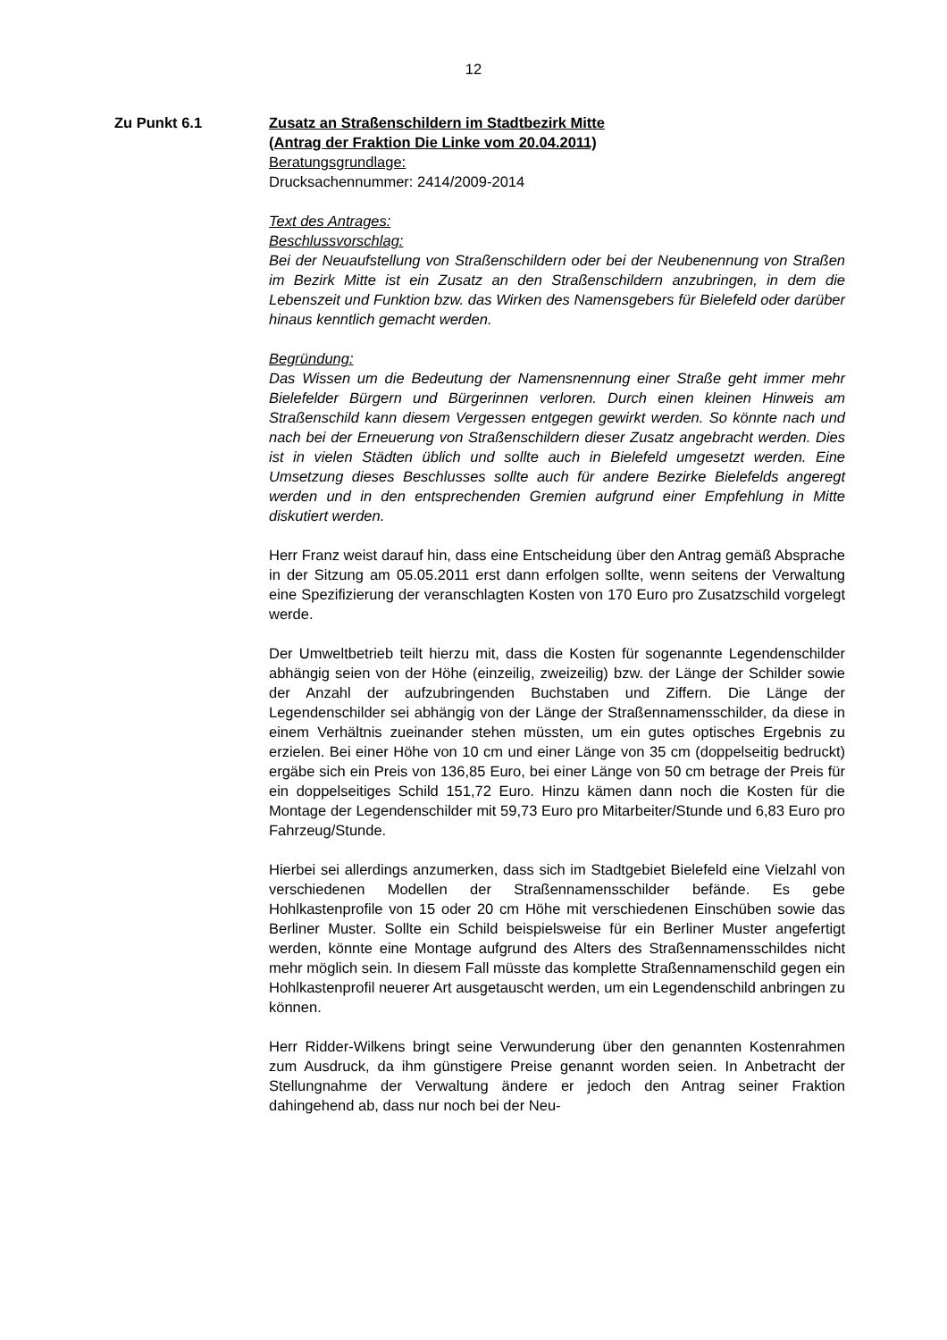12
Zu Punkt 6.1 Zusatz an Straßenschildern im Stadtbezirk Mitte
(Antrag der Fraktion Die Linke vom 20.04.2011)
Beratungsgrundlage:
Drucksachennummer: 2414/2009-2014
Text des Antrages:
Beschlussvorschlag:
Bei der Neuaufstellung von Straßenschildern oder bei der Neubenennung von Straßen im Bezirk Mitte ist ein Zusatz an den Straßenschildern anzubringen, in dem die Lebenszeit und Funktion bzw. das Wirken des Namensgebers für Bielefeld oder darüber hinaus kenntlich gemacht werden.
Begründung:
Das Wissen um die Bedeutung der Namensnennung einer Straße geht immer mehr Bielefelder Bürgern und Bürgerinnen verloren. Durch einen kleinen Hinweis am Straßenschild kann diesem Vergessen entgegen gewirkt werden. So könnte nach und nach bei der Erneuerung von Straßenschildern dieser Zusatz angebracht werden. Dies ist in vielen Städten üblich und sollte auch in Bielefeld umgesetzt werden. Eine Umsetzung dieses Beschlusses sollte auch für andere Bezirke Bielefelds angeregt werden und in den entsprechenden Gremien aufgrund einer Empfehlung in Mitte diskutiert werden.
Herr Franz weist darauf hin, dass eine Entscheidung über den Antrag gemäß Absprache in der Sitzung am 05.05.2011 erst dann erfolgen sollte, wenn seitens der Verwaltung eine Spezifizierung der veranschlagten Kosten von 170 Euro pro Zusatzschild vorgelegt werde.
Der Umweltbetrieb teilt hierzu mit, dass die Kosten für sogenannte Legendenschilder abhängig seien von der Höhe (einzeilig, zweizeilig) bzw. der Länge der Schilder sowie der Anzahl der aufzubringenden Buchstaben und Ziffern. Die Länge der Legendenschilder sei abhängig von der Länge der Straßennamensschilder, da diese in einem Verhältnis zueinander stehen müssten, um ein gutes optisches Ergebnis zu erzielen. Bei einer Höhe von 10 cm und einer Länge von 35 cm (doppelseitig bedruckt) ergäbe sich ein Preis von 136,85 Euro, bei einer Länge von 50 cm betrage der Preis für ein doppelseitiges Schild 151,72 Euro. Hinzu kämen dann noch die Kosten für die Montage der Legendenschilder mit 59,73 Euro pro Mitarbeiter/Stunde und 6,83 Euro pro Fahrzeug/Stunde.
Hierbei sei allerdings anzumerken, dass sich im Stadtgebiet Bielefeld eine Vielzahl von verschiedenen Modellen der Straßennamensschilder befände. Es gebe Hohlkastenprofile von 15 oder 20 cm Höhe mit verschiedenen Einschüben sowie das Berliner Muster. Sollte ein Schild beispielsweise für ein Berliner Muster angefertigt werden, könnte eine Montage aufgrund des Alters des Straßennamensschildes nicht mehr möglich sein. In diesem Fall müsste das komplette Straßennamenschild gegen ein Hohlkastenprofil neuerer Art ausgetauscht werden, um ein Legendenschild anbringen zu können.
Herr Ridder-Wilkens bringt seine Verwunderung über den genannten Kostenrahmen zum Ausdruck, da ihm günstigere Preise genannt worden seien. In Anbetracht der Stellungnahme der Verwaltung ändere er jedoch den Antrag seiner Fraktion dahingehend ab, dass nur noch bei der Neu-